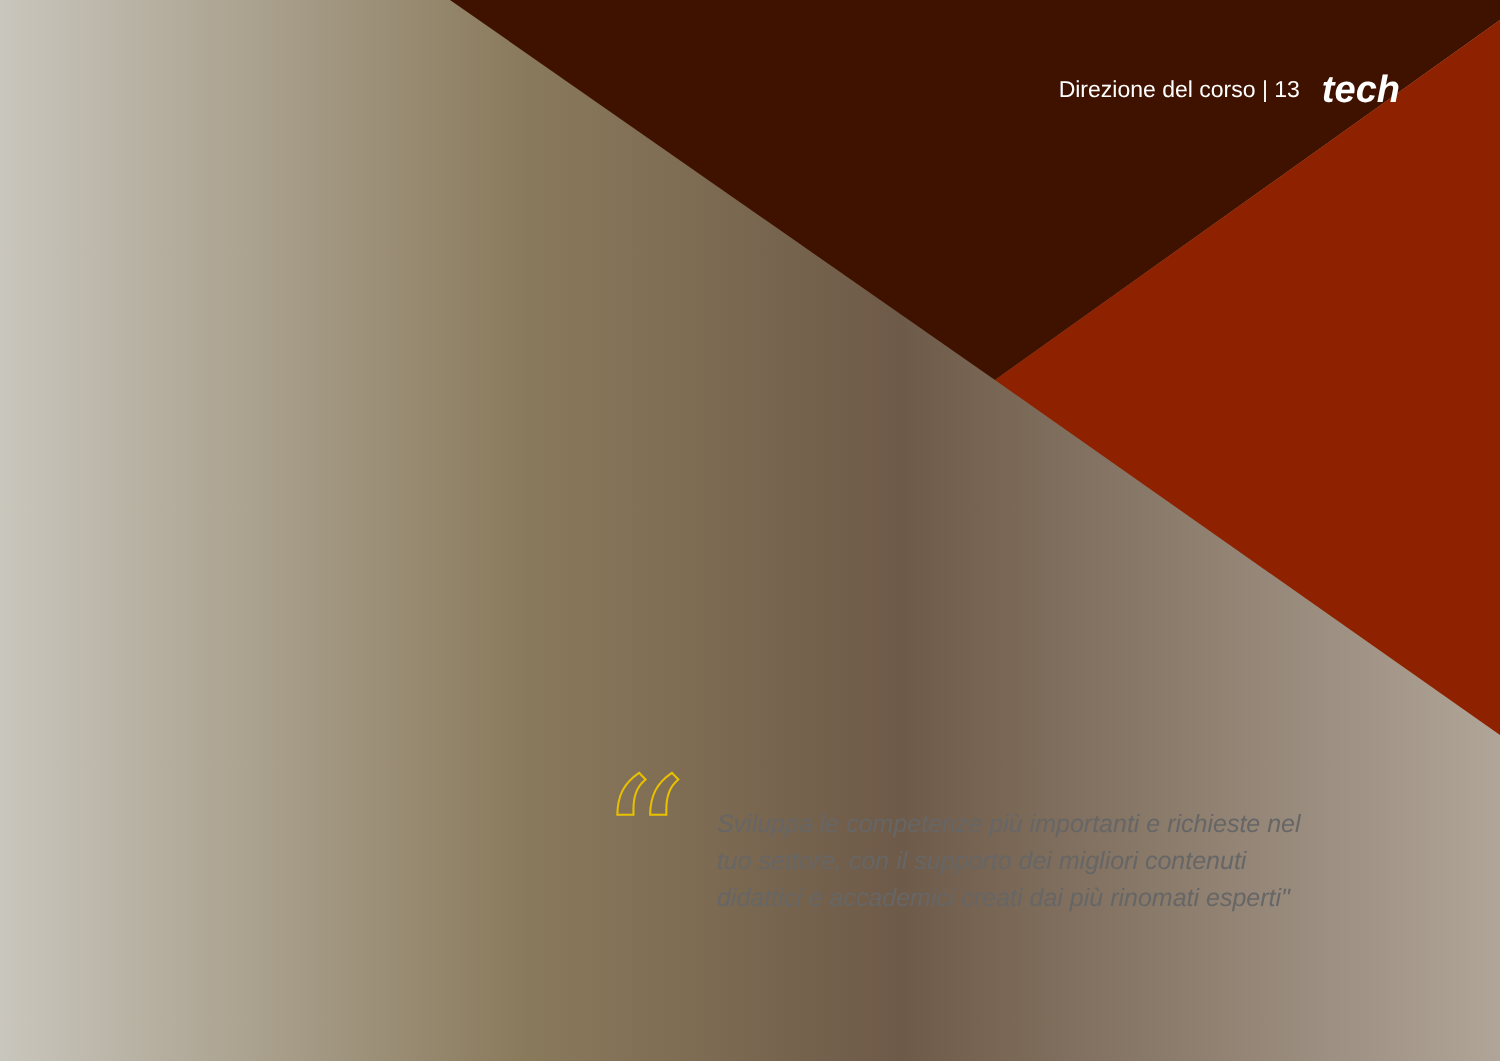Direzione del corso | 13 tech
“
Sviluppa le competenze più importanti e richieste nel tuo settore, con il supporto dei migliori contenuti didattici e accademici creati dai più rinomati esperti"